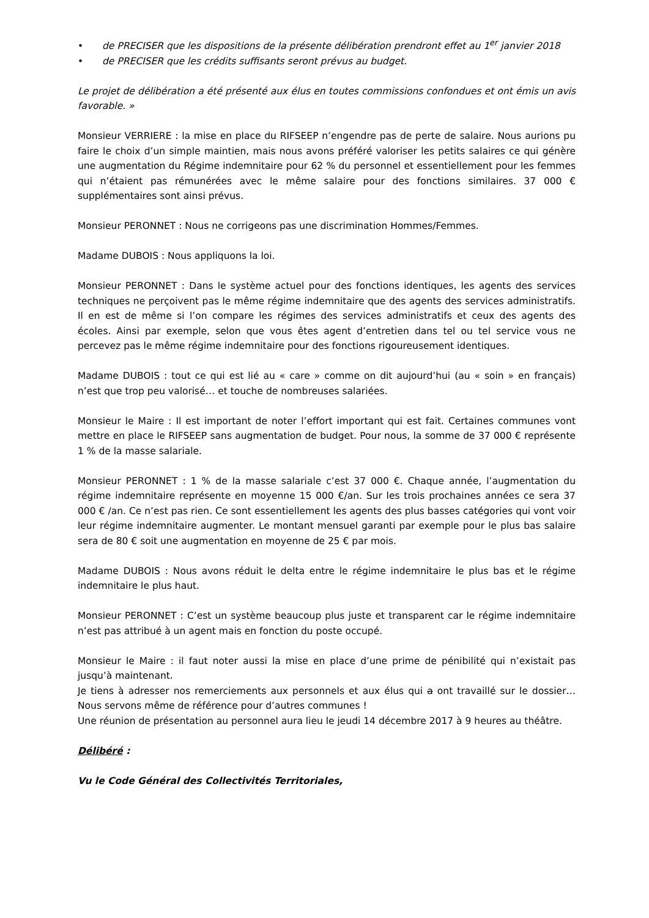• de PRECISER que les dispositions de la présente délibération prendront effet au 1<sup>er</sup> janvier 2018
• de PRECISER que les crédits suffisants seront prévus au budget.
Le projet de délibération a été présenté aux élus en toutes commissions confondues et ont émis un avis favorable. »
Monsieur VERRIERE : la mise en place du RIFSEEP n’engendre pas de perte de salaire. Nous aurions pu faire le choix d’un simple maintien, mais nous avons préféré valoriser les petits salaires ce qui génère une augmentation du Régime indemnitaire pour 62 % du personnel et essentiellement pour les femmes qui n’étaient pas rémunérées avec le même salaire pour des fonctions similaires. 37 000 € supplémentaires sont ainsi prévus.
Monsieur PERONNET : Nous ne corrigeons pas une discrimination Hommes/Femmes.
Madame DUBOIS : Nous appliquons la loi.
Monsieur PERONNET : Dans le système actuel pour des fonctions identiques, les agents des services techniques ne perçoivent pas le même régime indemnitaire que des agents des services administratifs. Il en est de même si l’on compare les régimes des services administratifs et ceux des agents des écoles. Ainsi par exemple, selon que vous êtes agent d’entretien dans tel ou tel service vous ne percevez pas le même régime indemnitaire pour des fonctions rigoureusement identiques.
Madame DUBOIS : tout ce qui est lié au « care » comme on dit aujourd’hui (au « soin » en français) n’est que trop peu valorisé… et touche de nombreuses salariées.
Monsieur le Maire : Il est important de noter l’effort important qui est fait. Certaines communes vont mettre en place le RIFSEEP sans augmentation de budget. Pour nous, la somme de 37 000 € représente 1 % de la masse salariale.
Monsieur PERONNET : 1 % de la masse salariale c’est 37 000 €. Chaque année, l’augmentation du régime indemnitaire représente en moyenne 15 000 €/an. Sur les trois prochaines années ce sera 37 000 € /an. Ce n’est pas rien. Ce sont essentiellement les agents des plus basses catégories qui vont voir leur régime indemnitaire augmenter. Le montant mensuel garanti par exemple pour le plus bas salaire sera de 80 € soit une augmentation en moyenne de 25 € par mois.
Madame DUBOIS : Nous avons réduit le delta entre le régime indemnitaire le plus bas et le régime indemnitaire le plus haut.
Monsieur PERONNET : C’est un système beaucoup plus juste et transparent car le régime indemnitaire n’est pas attribué à un agent mais en fonction du poste occupé.
Monsieur le Maire : il faut noter aussi la mise en place d’une prime de pénibilité qui n’existait pas jusqu’à maintenant.
Je tiens à adresser nos remerciements aux personnels et aux élus qui a ont travaillé sur le dossier… Nous servons même de référence pour d’autres communes !
Une réunion de présentation au personnel aura lieu le jeudi 14 décembre 2017 à 9 heures au théâtre.
Délibéré :
Vu le Code Général des Collectivités Territoriales,